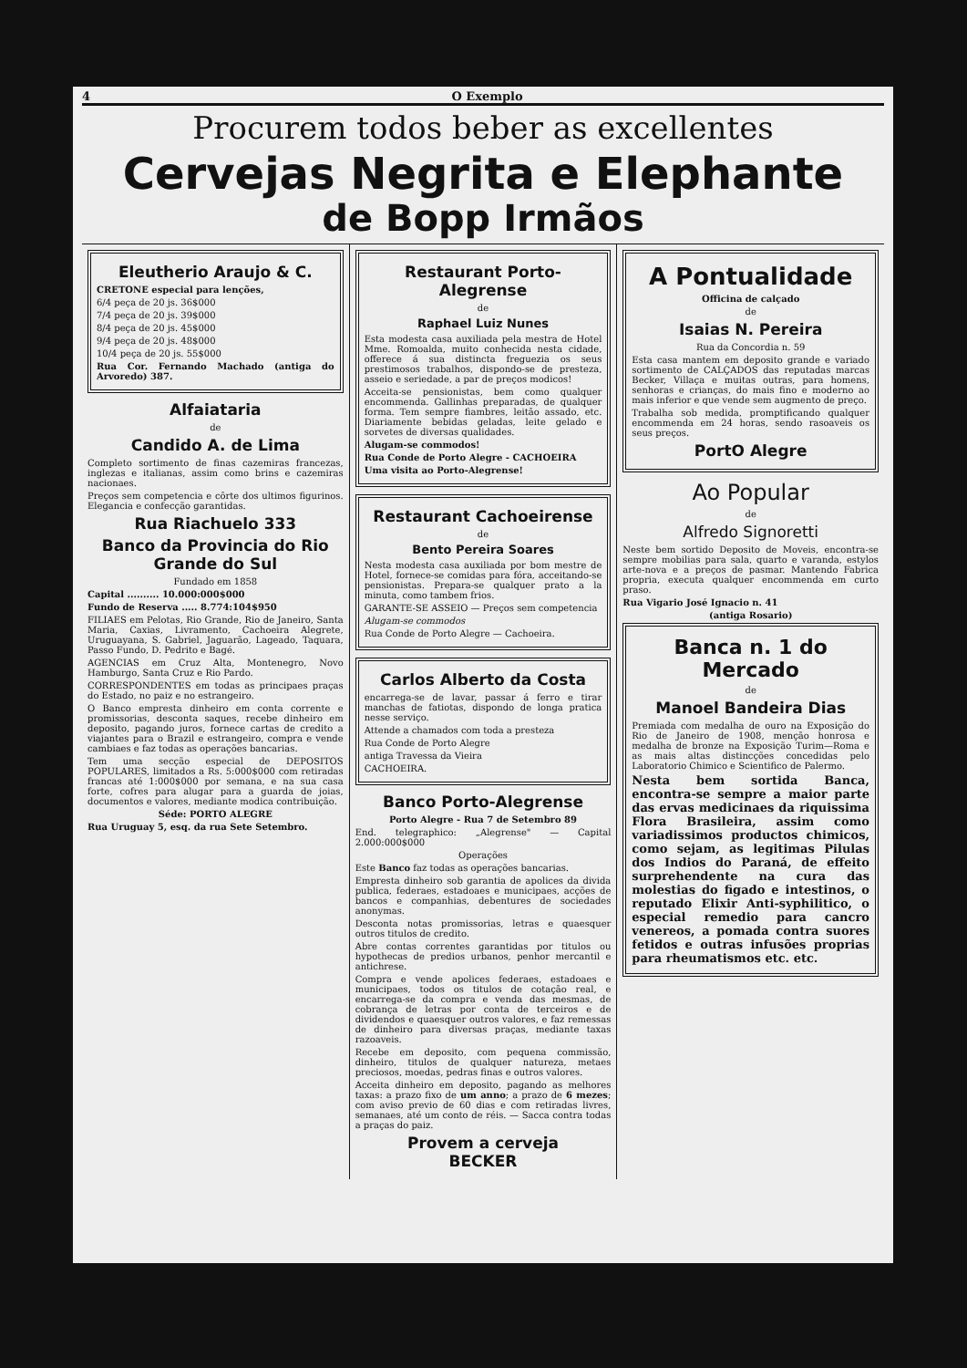4 O Exemplo
Procurem todos beber as excellentes
Cervejas Negrita e Elephante
de Bopp Irmãos
Eleutherio Araujo & C.
CRETONE especial para lenções,
6/4 peça de 20 js. 36$000
7/4 peça de 20 js. 39$000
8/4 peça de 20 js. 45$000
9/4 peça de 20 js. 48$000
10/4 peça de 20 js. 55$000
Rua Cor. Fernando Machado (antiga do Arvoredo) 387.
Alfaiataria
de
Candido A. de Lima
Completo sortimento de finas cazemiras francezas, inglezas e italianas, assim como brins e cazemiras nacionaes.
Preços sem competencia e côrte dos ultimos figurinos. Elegancia e confecção garantidas.
Rua Riachuelo 333
Banco da Provincia do Rio Grande do Sul
Fundado em 1858
Capital .......... 10.000:000$000
Fundo de Reserva ..... 8.774:104$950
FILIAES em Pelotas, Rio Grande, Rio de Janeiro, Santa Maria, Caxias, Livramento, Cachoeira Alegrete, Uruguayana, S. Gabriel, Jaguarão, Lageado, Taquara, Passo Fundo, D. Pedrito e Bagé.
AGENCIAS em Cruz Alta, Montenegro, Novo Hamburgo, Santa Cruz e Rio Pardo.
CORRESPONDENTES em todas as principaes praças do Estado, no paiz e no estrangeiro.
O Banco empresta dinheiro em conta corrente e promissorias, desconta saques, recebe dinheiro em deposito, pagando juros, fornece cartas de credito a viajantes para o Brazil e estrangeiro, compra e vende cambiaes e faz todas as operações bancarias.
Tem uma secção especial de DEPOSITOS POPULARES, limitados a Rs. 5:000$000 com retiradas francas até 1:000$000 por semana, e na sua casa forte, cofres para alugar para a guarda de joias, documentos e valores, mediante modica contribuição.
Séde: PORTO ALEGRE
Rua Uruguay 5, esq. da rua Sete Setembro.
Restaurant Porto-Alegrense
de
Raphael Luiz Nunes
Esta modesta casa auxiliada pela mestra de Hotel Mme. Romoalda, muito conhecida nesta cidade, offerece á sua distincta freguezia os seus prestimosos trabalhos, dispondo-se de presteza, asseio e seriedade, a par de preços modicos!
Acceita-se pensionistas, bem como qualquer encommenda. Gallinhas preparadas, de qualquer forma. Tem sempre fiambres, leitão assado, etc. Diariamente bebidas geladas, leite gelado e sorvetes de diversas qualidades.
Alugam-se commodos!
Rua Conde de Porto Alegre - CACHOEIRA
Uma visita ao Porto-Alegrense!
Restaurant Cachoeirense
de
Bento Pereira Soares
Nesta modesta casa auxiliada por bom mestre de Hotel, fornece-se comidas para fóra, acceitando-se pensionistas. Prepara-se qualquer prato a la minuta, como tambem frios.
GARANTE-SE ASSEIO — Preços sem competencia
Alugam-se commodos
Rua Conde de Porto Alegre — Cachoeira.
Carlos Alberto da Costa
encarrega-se de lavar, passar á ferro e tirar manchas de fatiotas, dispondo de longa pratica nesse serviço.
Attende a chamados com toda a presteza
Rua Conde de Porto Alegre
antiga Travessa da Vieira
CACHOEIRA.
Banco Porto-Alegrense
Porto Alegre - Rua 7 de Setembro 89
End. telegraphico: „Alegrense" — Capital 2.000:000$000
Operações
Este Banco faz todas as operações bancarias.
Empresta dinheiro sob garantia de apolices da divida publica, federaes, estadoaes e municipaes, acções de bancos e companhias, debentures de sociedades anonymas.
Desconta notas promissorias, letras e quaesquer outros titulos de credito.
Abre contas correntes garantidas por titulos ou hypothecas de predios urbanos, penhor mercantil e antichrese.
Compra e vende apolices federaes, estadoaes e municipaes, todos os titulos de cotação real, e encarrega-se da compra e venda das mesmas, de cobrança de letras por conta de terceiros e de dividendos e quaesquer outros valores, e faz remessas de dinheiro para diversas praças, mediante taxas razoaveis.
Recebe em deposito, com pequena commissão, dinheiro, titulos de qualquer natureza, metaes preciosos, moedas, pedras finas e outros valores.
Acceita dinheiro em deposito, pagando as melhores taxas: a prazo fixo de um anno; a prazo de 6 mezes; com aviso previo de 60 dias e com retiradas livres, semanaes, até um conto de réis. — Sacca contra todas a praças do paiz.
Provem a cerveja
BECKER
A Pontualidade
Officina de calçado
de
Isaias N. Pereira
Rua da Concordia n. 59
Esta casa mantem em deposito grande e variado sortimento de CALÇADOS das reputadas marcas Becker, Villaça e muitas outras, para homens, senhoras e crianças, do mais fino e moderno ao mais inferior e que vende sem augmento de preço.
Trabalha sob medida, promptificando qualquer encommenda em 24 horas, sendo rasoaveis os seus preços.
PortO Alegre
Ao Popular
de
Alfredo Signoretti
Neste bem sortido Deposito de Moveis, encontra-se sempre mobilias para sala, quarto e varanda, estylos arte-nova e a preços de pasmar. Mantendo Fabrica propria, executa qualquer encommenda em curto praso.
Rua Vigario José Ignacio n. 41
(antiga Rosario)
Banca n. 1 do Mercado
de
Manoel Bandeira Dias
Premiada com medalha de ouro na Exposição do Rio de Janeiro de 1908, menção honrosa e medalha de bronze na Exposição Turim—Roma e as mais altas distincções concedidas pelo Laboratorio Chimico e Scientifico de Palermo.
Nesta bem sortida Banca, encontra-se sempre a maior parte das ervas medicinaes da riquissima Flora Brasileira, assim como variadissimos productos chimicos, como sejam, as legitimas Pilulas dos Indios do Paraná, de effeito surprehendente na cura das molestias do figado e intestinos, o reputado Elixir Anti-syphilitico, o especial remedio para cancro venereos, a pomada contra suores fetidos e outras infusões proprias para rheumatismos etc. etc.